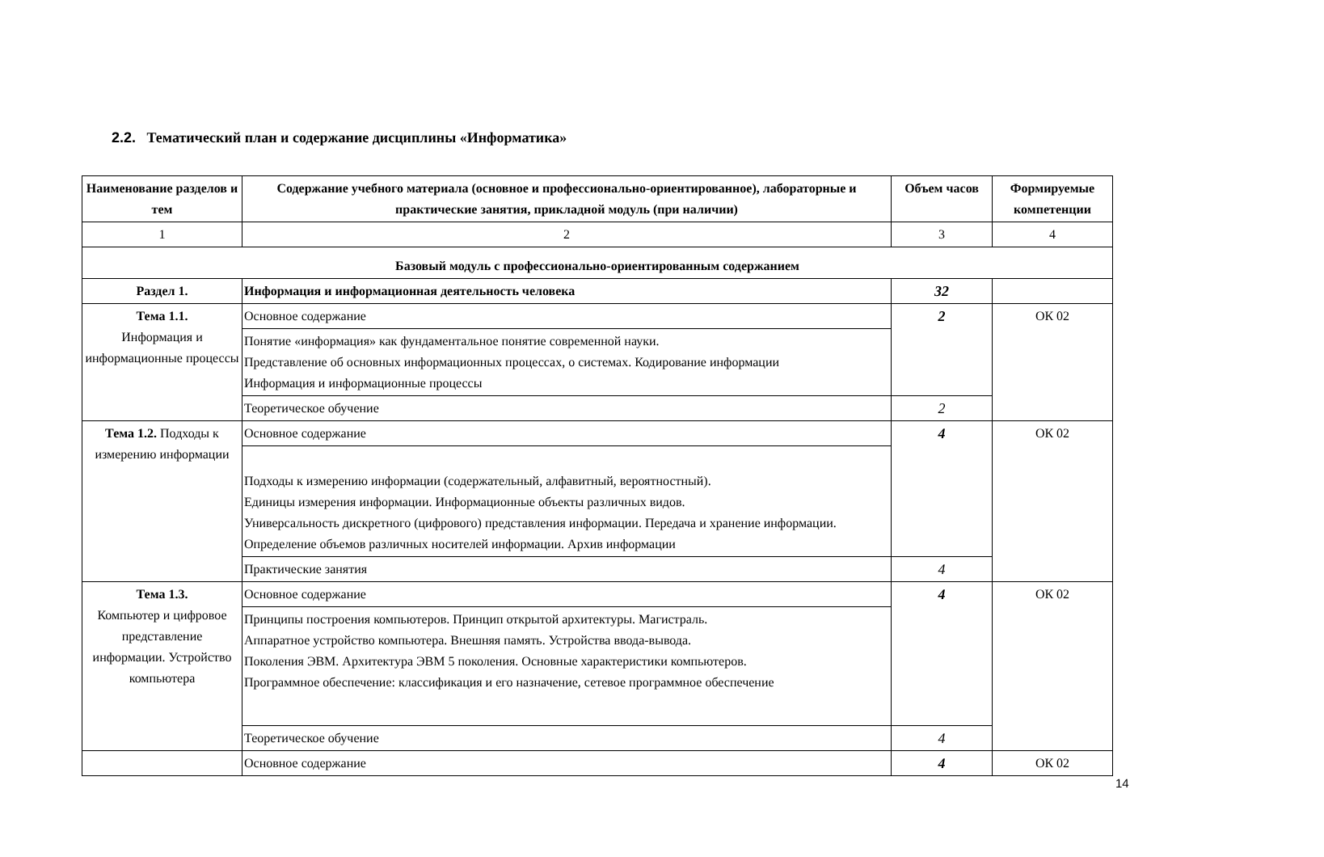2.2. Тематический план и содержание дисциплины «Информатика»
| Наименование разделов и тем | Содержание учебного материала (основное и профессионально-ориентированное), лабораторные и практические занятия, прикладной модуль (при наличии) | Объем часов | Формируемые компетенции |
| --- | --- | --- | --- |
| 1 | 2 | 3 | 4 |
| Базовый модуль с профессионально-ориентированным содержанием | | | |
| Раздел 1. | Информация и информационная деятельность человека | 32 | |
| Тема 1.1. Информация и информационные процессы | Основное содержание | 2 | ОК 02 |
| | Понятие «информация» как фундаментальное понятие современной науки. Представление об основных информационных процессах, о системах. Кодирование информации Информация и информационные процессы | | |
| | Теоретическое обучение | 2 | |
| Тема 1.2. Подходы к измерению информации | Основное содержание | 4 | ОК 02 |
| | Подходы к измерению информации (содержательный, алфавитный, вероятностный). Единицы измерения информации. Информационные объекты различных видов. Универсальность дискретного (цифрового) представления информации. Передача и хранение информации. Определение объемов различных носителей информации. Архив информации | | |
| | Практические занятия | 4 | |
| Тема 1.3. Компьютер и цифровое представление информации. Устройство компьютера | Основное содержание | 4 | ОК 02 |
| | Принципы построения компьютеров. Принцип открытой архитектуры. Магистраль. Аппаратное устройство компьютера. Внешняя память. Устройства ввода-вывода. Поколения ЭВМ. Архитектура ЭВМ 5 поколения. Основные характеристики компьютеров. Программное обеспечение: классификация и его назначение, сетевое программное обеспечение | | |
| | Теоретическое обучение | 4 | |
| | Основное содержание | 4 | ОК 02 |
14